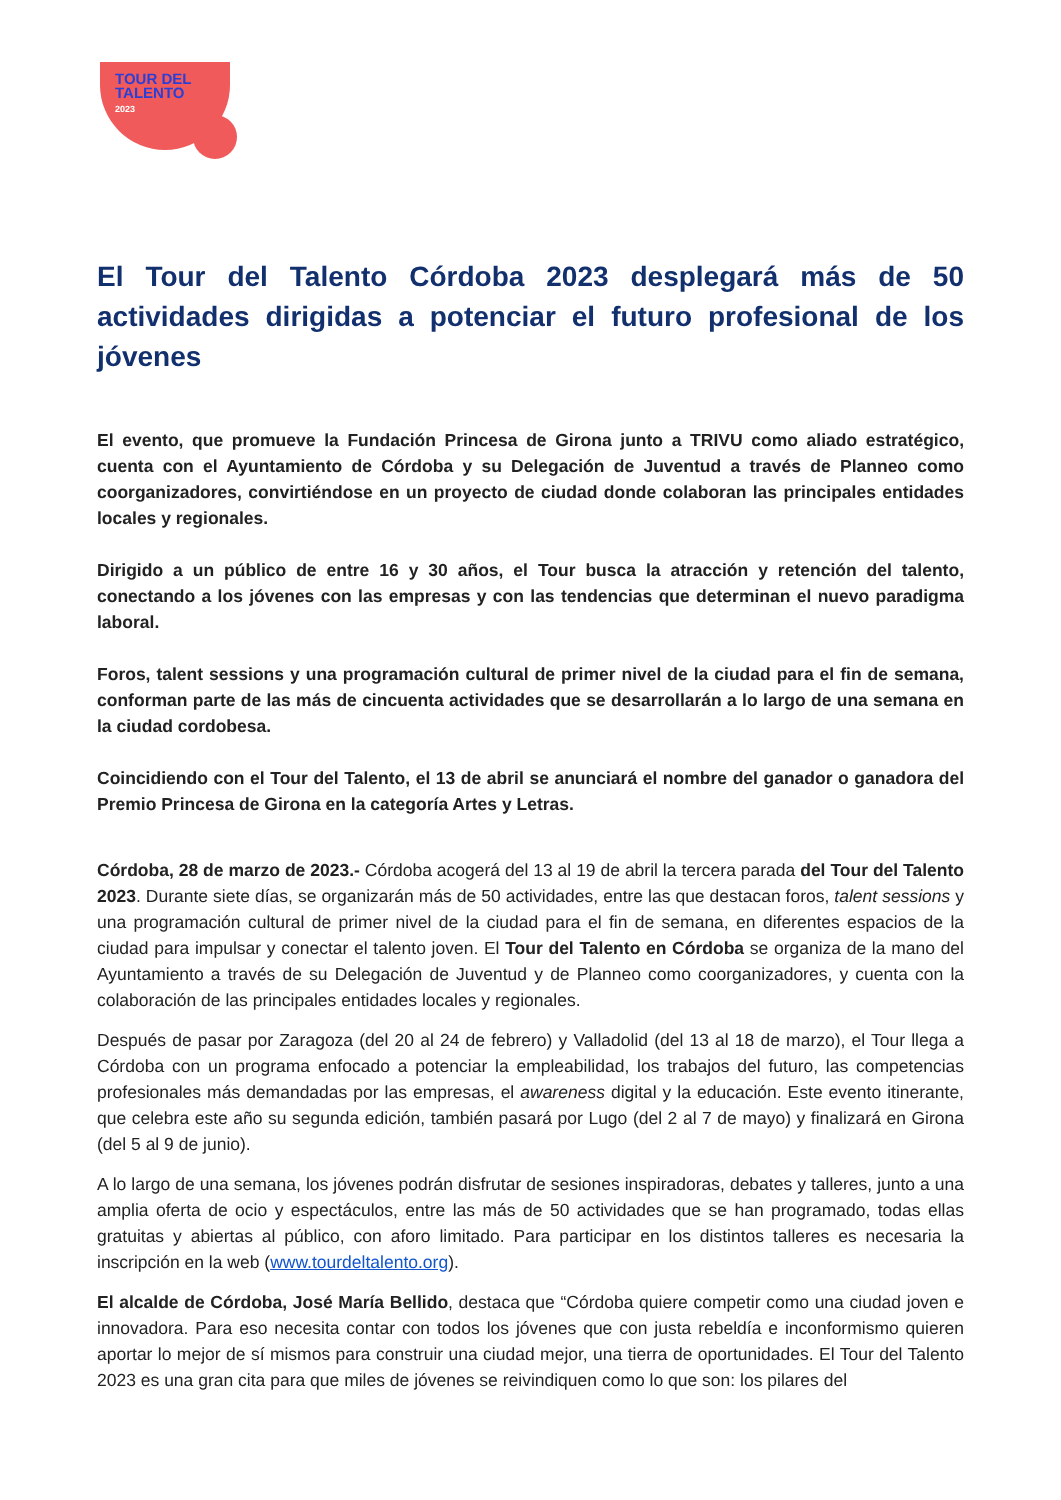TOUR DEL
TALENTO
2023
El Tour del Talento Córdoba 2023 desplegará más de 50 actividades dirigidas a potenciar el futuro profesional de los jóvenes
El evento, que promueve la Fundación Princesa de Girona junto a TRIVU como aliado estratégico, cuenta con el Ayuntamiento de Córdoba y su Delegación de Juventud a través de Planneo como coorganizadores, convirtiéndose en un proyecto de ciudad donde colaboran las principales entidades locales y regionales.
Dirigido a un público de entre 16 y 30 años, el Tour busca la atracción y retención del talento, conectando a los jóvenes con las empresas y con las tendencias que determinan el nuevo paradigma laboral.
Foros, talent sessions y una programación cultural de primer nivel de la ciudad para el fin de semana, conforman parte de las más de cincuenta actividades que se desarrollarán a lo largo de una semana en la ciudad cordobesa.
Coincidiendo con el Tour del Talento, el 13 de abril se anunciará el nombre del ganador o ganadora del Premio Princesa de Girona en la categoría Artes y Letras.
Córdoba, 28 de marzo de 2023.- Córdoba acogerá del 13 al 19 de abril la tercera parada del Tour del Talento 2023. Durante siete días, se organizarán más de 50 actividades, entre las que destacan foros, talent sessions y una programación cultural de primer nivel de la ciudad para el fin de semana, en diferentes espacios de la ciudad para impulsar y conectar el talento joven. El Tour del Talento en Córdoba se organiza de la mano del Ayuntamiento a través de su Delegación de Juventud y de Planneo como coorganizadores, y cuenta con la colaboración de las principales entidades locales y regionales.
Después de pasar por Zaragoza (del 20 al 24 de febrero) y Valladolid (del 13 al 18 de marzo), el Tour llega a Córdoba con un programa enfocado a potenciar la empleabilidad, los trabajos del futuro, las competencias profesionales más demandadas por las empresas, el awareness digital y la educación. Este evento itinerante, que celebra este año su segunda edición, también pasará por Lugo (del 2 al 7 de mayo) y finalizará en Girona (del 5 al 9 de junio).
A lo largo de una semana, los jóvenes podrán disfrutar de sesiones inspiradoras, debates y talleres, junto a una amplia oferta de ocio y espectáculos, entre las más de 50 actividades que se han programado, todas ellas gratuitas y abiertas al público, con aforo limitado. Para participar en los distintos talleres es necesaria la inscripción en la web (www.tourdeltalento.org).
El alcalde de Córdoba, José María Bellido, destaca que “Córdoba quiere competir como una ciudad joven e innovadora. Para eso necesita contar con todos los jóvenes que con justa rebeldía e inconformismo quieren aportar lo mejor de sí mismos para construir una ciudad mejor, una tierra de oportunidades. El Tour del Talento 2023 es una gran cita para que miles de jóvenes se reivindiquen como lo que son: los pilares del